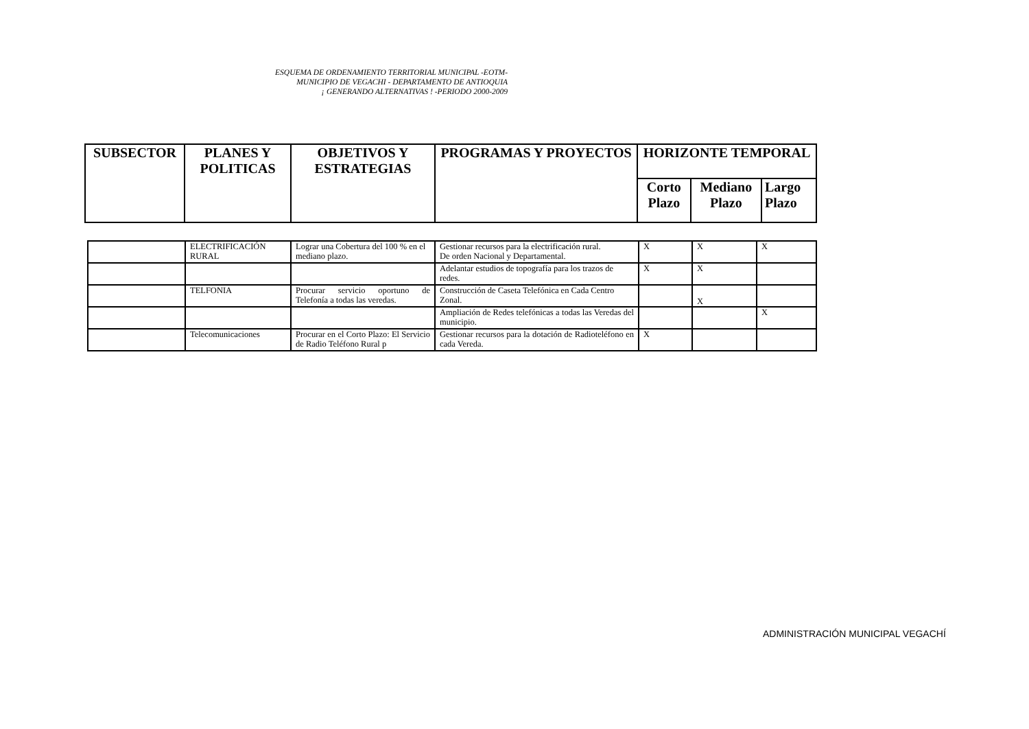ESQUEMA DE ORDENAMIENTO TERRITORIAL MUNICIPAL -EOTM-
MUNICIPIO DE VEGACHI - DEPARTAMENTO DE ANTIOQUIA
¡ GENERANDO ALTERNATIVAS ! -PERIODO 2000-2009
| SUBSECTOR | PLANES Y POLITICAS | OBJETIVOS Y ESTRATEGIAS | PROGRAMAS Y PROYECTOS | HORIZONTE TEMPORAL | | |
| --- | --- | --- | --- | --- | --- | --- |
| | | | | Corto Plazo | Mediano Plazo | Largo Plazo |
| | ELECTRIFICACIÓN RURAL | Lograr una Cobertura del 100 % en el mediano plazo. | Gestionar recursos para la electrificación rural. De orden Nacional y Departamental. | X | X | X |
| | | | Adelantar estudios de topografía para los trazos de redes. | X | X | |
| | TELFONIA | Procurar servicio oportuno de Telefonía a todas las veredas. | Construcción de Caseta Telefónica en Cada Centro Zonal. | | X | |
| | | | Ampliación de Redes telefónicas a todas las Veredas del municipio. | | | X |
| | Telecomunicaciones | Procurar en el Corto Plazo: El Servicio de Radio Teléfono Rural p | Gestionar recursos para la dotación de Radioteléfono en cada Vereda. | X | | |
ADMINISTRACIÓN MUNICIPAL VEGACHÍ